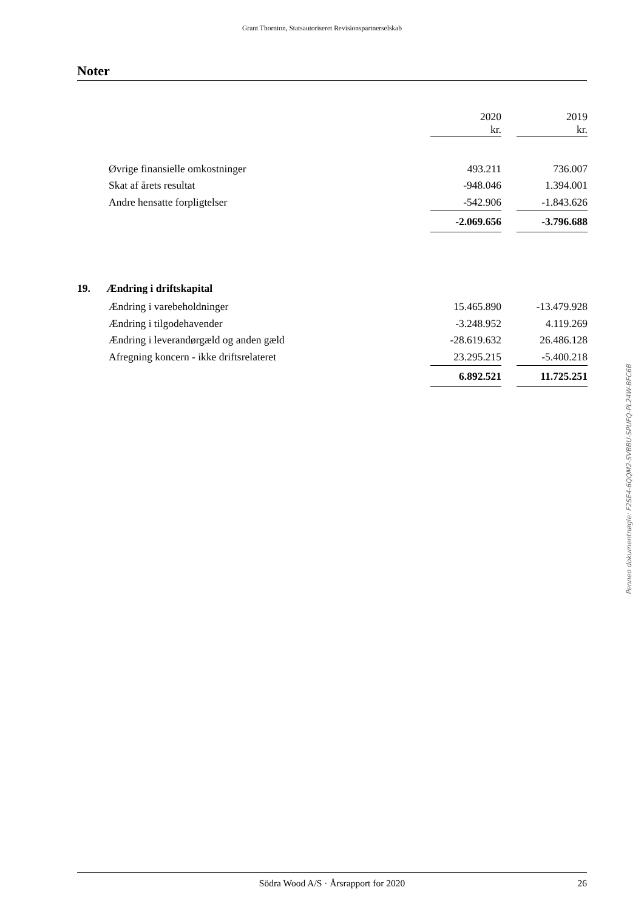Grant Thornton, Statsautoriseret Revisionspartnerselskab
Noter
| | 2020 kr. | | 2019 kr. |
| Øvrige finansielle omkostninger | 493.211 | | 736.007 |
| Skat af årets resultat | -948.046 | | 1.394.001 |
| Andre hensatte forpligtelser | -542.906 | | -1.843.626 |
| | -2.069.656 | | -3.796.688 |
| 19. Ændring i driftskapital | | | |
| Ændring i varebeholdninger | 15.465.890 | | -13.479.928 |
| Ændring i tilgodehavender | -3.248.952 | | 4.119.269 |
| Ændring i leverandørgæld og anden gæld | -28.619.632 | | 26.486.128 |
| Afregning koncern - ikke driftsrelateret | 23.295.215 | | -5.400.218 |
| | 6.892.521 | | 11.725.251 |
Penneo dokumentnøgle: F2SE4-6QQM2-SVBBU-SPUFQ-PL24W-BFC6B
Södra Wood A/S · Årsrapport for 2020 26